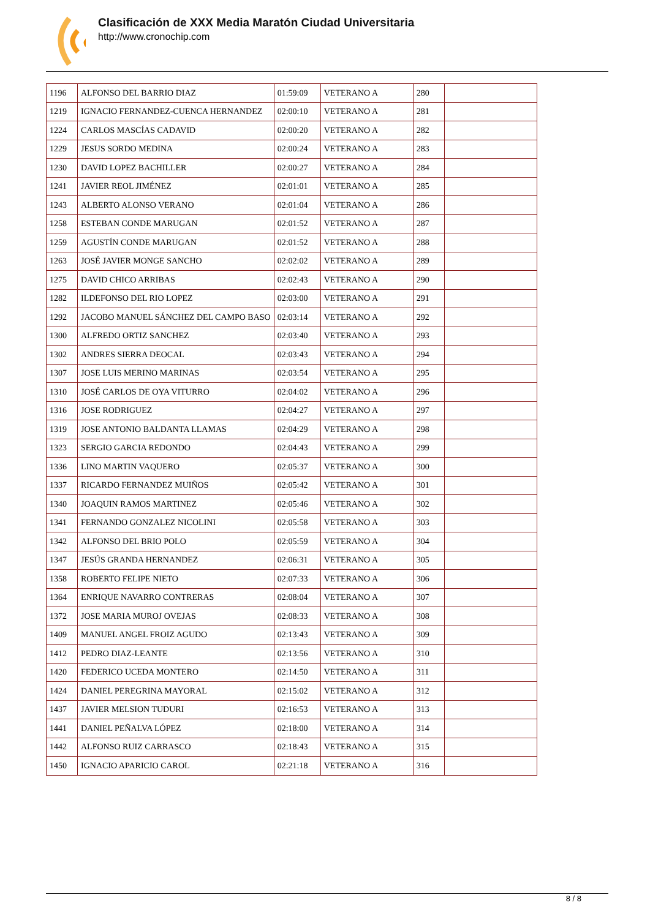Clasificación de XXX Media Maratón Ciudad Universitaria
http://www.cronochip.com
| 1196 | ALFONSO DEL BARRIO DIAZ | 01:59:09 | VETERANO A | 280 | |
| 1219 | IGNACIO FERNANDEZ-CUENCA HERNANDEZ | 02:00:10 | VETERANO A | 281 | |
| 1224 | CARLOS MASCÍAS CADAVID | 02:00:20 | VETERANO A | 282 | |
| 1229 | JESUS SORDO MEDINA | 02:00:24 | VETERANO A | 283 | |
| 1230 | DAVID LOPEZ BACHILLER | 02:00:27 | VETERANO A | 284 | |
| 1241 | JAVIER REOL JIMÉNEZ | 02:01:01 | VETERANO A | 285 | |
| 1243 | ALBERTO ALONSO VERANO | 02:01:04 | VETERANO A | 286 | |
| 1258 | ESTEBAN CONDE MARUGAN | 02:01:52 | VETERANO A | 287 | |
| 1259 | AGUSTÍN CONDE MARUGAN | 02:01:52 | VETERANO A | 288 | |
| 1263 | JOSÉ JAVIER MONGE SANCHO | 02:02:02 | VETERANO A | 289 | |
| 1275 | DAVID CHICO ARRIBAS | 02:02:43 | VETERANO A | 290 | |
| 1282 | ILDEFONSO DEL RIO LOPEZ | 02:03:00 | VETERANO A | 291 | |
| 1292 | JACOBO MANUEL SÁNCHEZ DEL CAMPO BASO | 02:03:14 | VETERANO A | 292 | |
| 1300 | ALFREDO ORTIZ SANCHEZ | 02:03:40 | VETERANO A | 293 | |
| 1302 | ANDRES SIERRA DEOCAL | 02:03:43 | VETERANO A | 294 | |
| 1307 | JOSE LUIS MERINO MARINAS | 02:03:54 | VETERANO A | 295 | |
| 1310 | JOSÉ CARLOS DE OYA VITURRO | 02:04:02 | VETERANO A | 296 | |
| 1316 | JOSE RODRIGUEZ | 02:04:27 | VETERANO A | 297 | |
| 1319 | JOSE ANTONIO BALDANTA LLAMAS | 02:04:29 | VETERANO A | 298 | |
| 1323 | SERGIO GARCIA REDONDO | 02:04:43 | VETERANO A | 299 | |
| 1336 | LINO MARTIN VAQUERO | 02:05:37 | VETERANO A | 300 | |
| 1337 | RICARDO FERNANDEZ MUIÑOS | 02:05:42 | VETERANO A | 301 | |
| 1340 | JOAQUIN RAMOS MARTINEZ | 02:05:46 | VETERANO A | 302 | |
| 1341 | FERNANDO GONZALEZ NICOLINI | 02:05:58 | VETERANO A | 303 | |
| 1342 | ALFONSO DEL BRIO POLO | 02:05:59 | VETERANO A | 304 | |
| 1347 | JESÚS GRANDA HERNANDEZ | 02:06:31 | VETERANO A | 305 | |
| 1358 | ROBERTO FELIPE NIETO | 02:07:33 | VETERANO A | 306 | |
| 1364 | ENRIQUE NAVARRO CONTRERAS | 02:08:04 | VETERANO A | 307 | |
| 1372 | JOSE MARIA MUROJ OVEJAS | 02:08:33 | VETERANO A | 308 | |
| 1409 | MANUEL ANGEL FROIZ AGUDO | 02:13:43 | VETERANO A | 309 | |
| 1412 | PEDRO DIAZ-LEANTE | 02:13:56 | VETERANO A | 310 | |
| 1420 | FEDERICO UCEDA MONTERO | 02:14:50 | VETERANO A | 311 | |
| 1424 | DANIEL PEREGRINA MAYORAL | 02:15:02 | VETERANO A | 312 | |
| 1437 | JAVIER MELSION TUDURI | 02:16:53 | VETERANO A | 313 | |
| 1441 | DANIEL PEÑALVA LÓPEZ | 02:18:00 | VETERANO A | 314 | |
| 1442 | ALFONSO RUIZ CARRASCO | 02:18:43 | VETERANO A | 315 | |
| 1450 | IGNACIO APARICIO CAROL | 02:21:18 | VETERANO A | 316 | |
8 / 8